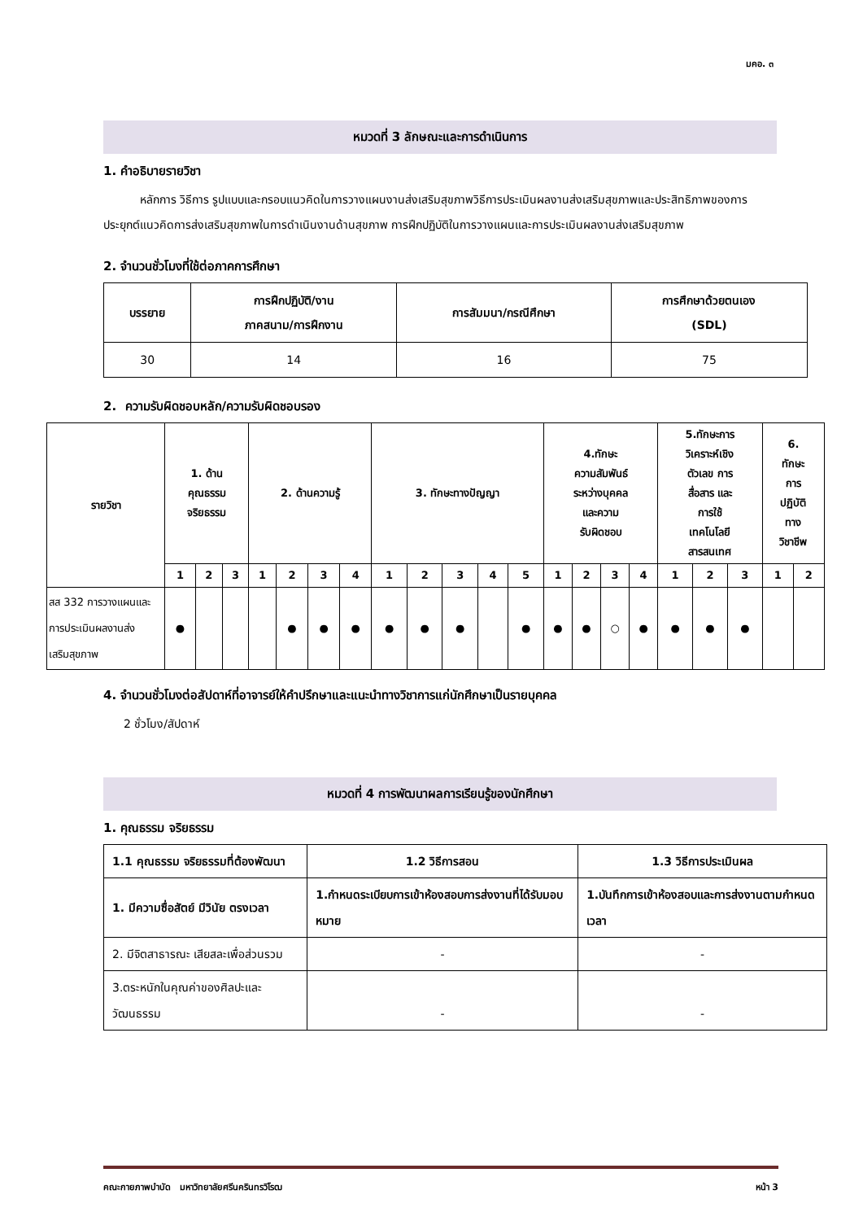มคอ. ๓
หมวดที่ 3 ลักษณะและการดำเนินการ
1. คำอธิบายรายวิชา
หลักการ วิธีการ รูปแบบและกรอบแนวคิดในการวางแผนงานส่งเสริมสุขภาพวิธีการประเมินผลงานส่งเสริมสุขภาพและประสิทธิภาพของการประยุกต์แนวคิดการส่งเสริมสุขภาพในการดำเนินงานด้านสุขภาพ การฝึกปฏิบัติในการวางแผนและการประเมินผลงานส่งเสริมสุขภาพ
2. จำนวนชั่วโมงที่ใช้ต่อภาคการศึกษา
| บรรยาย | การฝึกปฏิบัติ/งาน ภาคสนาม/การฝึกงาน | การสัมมนา/กรณีศึกษา | การศึกษาด้วยตนเอง (SDL) |
| --- | --- | --- | --- |
| 30 | 14 | 16 | 75 |
2. ความรับผิดชอบหลัก/ความรับผิดชอบรอง
| รายวิชา | 1. ด้าน คุณธรรม จริยธรรม | | | 2. ด้านความรู้ | | | | 3. ทักษะทางปัญญา | | | | | 4.ทักษะ ความสัมพันธ์ ระหว่างบุคคล และความ รับผิดชอบ | | | | 5.ทักษะการ วิเคราะห์เชิง ตัวเลข การ สื่อสาร และ การใช้ เทคโนโลยี สารสนเทศ | | | 6. ทักษะ การ ปฏิบัติ ทาง วิชาชีพ | |
| --- | --- | --- | --- | --- | --- | --- | --- | --- | --- | --- | --- | --- | --- | --- | --- | --- | --- | --- | --- | --- | --- |
| | 1 | 2 | 3 | 1 | 2 | 3 | 4 | 1 | 2 | 3 | 4 | 5 | 1 | 2 | 3 | 4 | 1 | 2 | 3 | 1 | 2 |
| สส 332 การวางแผนและการประเมินผลงานส่งเสริมสุขภาพ | ● | | | | ● | ● | ● | ● | ● | ● | | ● | ● | ● | ○ | ● | ● | ● | ● | | |
4. จำนวนชั่วโมงต่อสัปดาห์ที่อาจารย์ให้คำปรึกษาและแนะนำทางวิชาการแก่นักศึกษาเป็นรายบุคคล
2 ชั่วโมง/สัปดาห์
หมวดที่ 4 การพัฒนาผลการเรียนรู้ของนักศึกษา
1. คุณธรรม จริยธรรม
| 1.1 คุณธรรม จริยธรรมที่ต้องพัฒนา | 1.2 วิธีการสอน | 1.3 วิธีการประเมินผล |
| 1. มีความซื่อสัตย์ มีวินัย ตรงเวลา | 1.กำหนดระเบียบการเข้าห้องสอบการส่งงานที่ได้รับมอบหมาย | 1.บันทึกการเข้าห้องสอบและการส่งงานตามกำหนดเวลา |
| 2. มีจิตสาธารณะ เสียสละเพื่อส่วนรวม | - | - |
| 3.ตระหนักในคุณค่าของศิลปะและวัฒนธรรม | - | - |
คณะกายภาพบำบัด มหาวิทยาลัยศรีนครินทรวิโรฒ หน้า 3